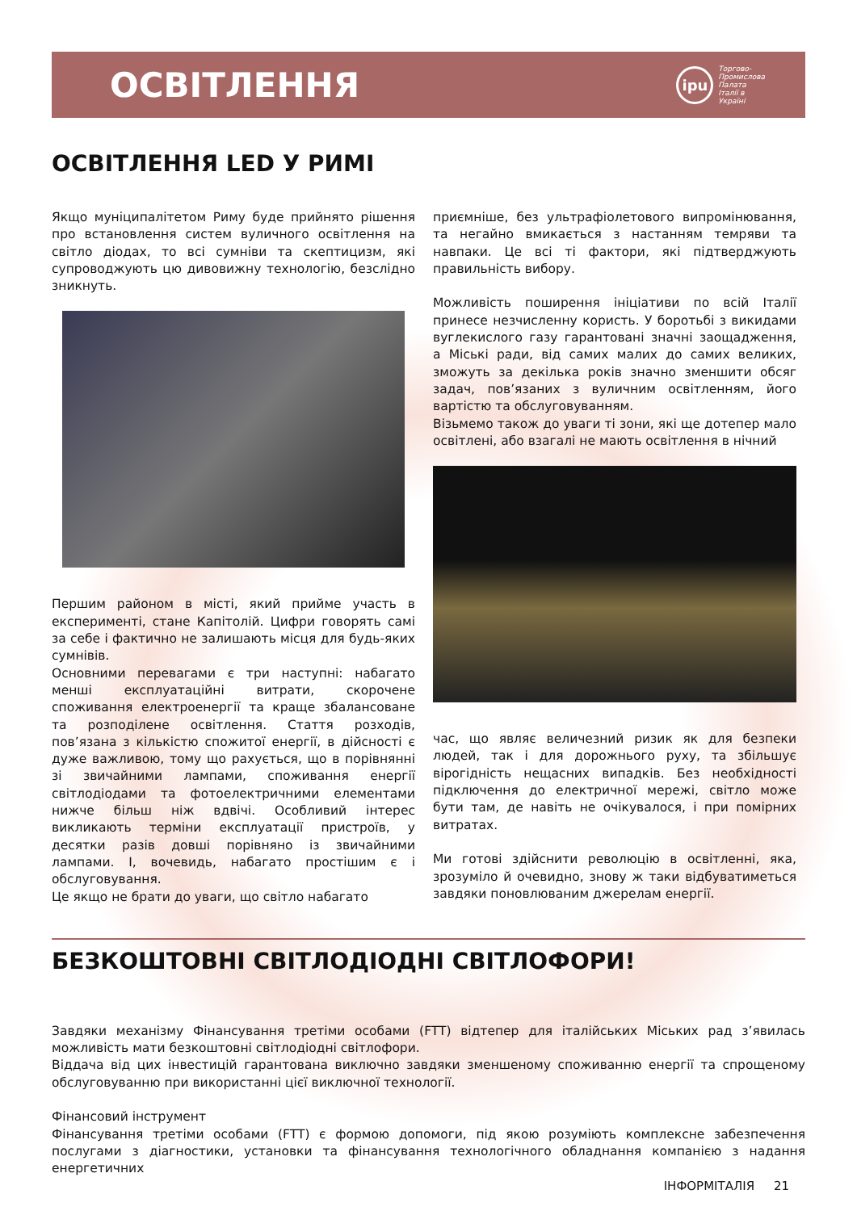ОСВІТЛЕННЯ
ipu Торгово-
Промислова
Палата
Італії в
Україні
ОСВІТЛЕННЯ LED У РИМІ
Якщо муніципалітетом Риму буде прийнято рішення про встановлення систем вуличного освітлення на світло діодах, то всі сумніви та скептицизм, які супроводжують цю дивовижну технологію, безслідно зникнуть.
Першим районом в місті, який прийме участь в експерименті, стане Капітолій. Цифри говорять самі за себе і фактично не залишають місця для будь-яких сумнівів.
Основними перевагами є три наступні: набагато менші експлуатаційні витрати, скорочене споживання електроенергії та краще збалансоване та розподілене освітлення. Стаття розходів, пов’язана з кількістю спожитої енергії, в дійсності є дуже важливою, тому що рахується, що в порівнянні зі звичайними лампами, споживання енергії світлодіодами та фотоелектричними елементами нижче більш ніж вдвічі. Особливий інтерес викликають терміни експлуатації пристроїв, у десятки разів довші порівняно із звичайними лампами. І, вочевидь, набагато простішим є і обслуговування.
Це якщо не брати до уваги, що світло набагато
приємніше, без ультрафіолетового випромінювання, та негайно вмикається з настанням темряви та навпаки. Це всі ті фактори, які підтверджують правильність вибору.
Можливість поширення ініціативи по всій Італії принесе незчисленну користь. У боротьбі з викидами вуглекислого газу гарантовані значні заощадження, а Міські ради, від самих малих до самих великих, зможуть за декілька років значно зменшити обсяг задач, пов’язаних з вуличним освітленням, його вартістю та обслуговуванням.
Візьмемо також до уваги ті зони, які ще дотепер мало освітлені, або взагалі не мають освітлення в нічний
час, що являє величезний ризик як для безпеки людей, так і для дорожнього руху, та збільшує вірогідність нещасних випадків. Без необхідності підключення до електричної мережі, світло може бути там, де навіть не очікувалося, і при помірних витратах.
Ми готові здійснити революцію в освітленні, яка, зрозуміло й очевидно, знову ж таки відбуватиметься завдяки поновлюваним джерелам енергії.
БЕЗКОШТОВНІ СВІТЛОДІОДНІ СВІТЛОФОРИ!
Завдяки механізму Фінансування третіми особами (FTT) відтепер для італійських Міських рад з’явилась можливість мати безкоштовні світлодіодні світлофори.
Віддача від цих інвестицій гарантована виключно завдяки зменшеному споживанню енергії та спрощеному обслуговуванню при використанні цієї виключної технології.
Фінансовий інструмент
Фінансування третіми особами (FTT) є формою допомоги, під якою розуміють комплексне забезпечення послугами з діагностики, установки та фінансування технологічного обладнання компанією з надання енергетичних
ІНФОРМІТАЛІЯ 21